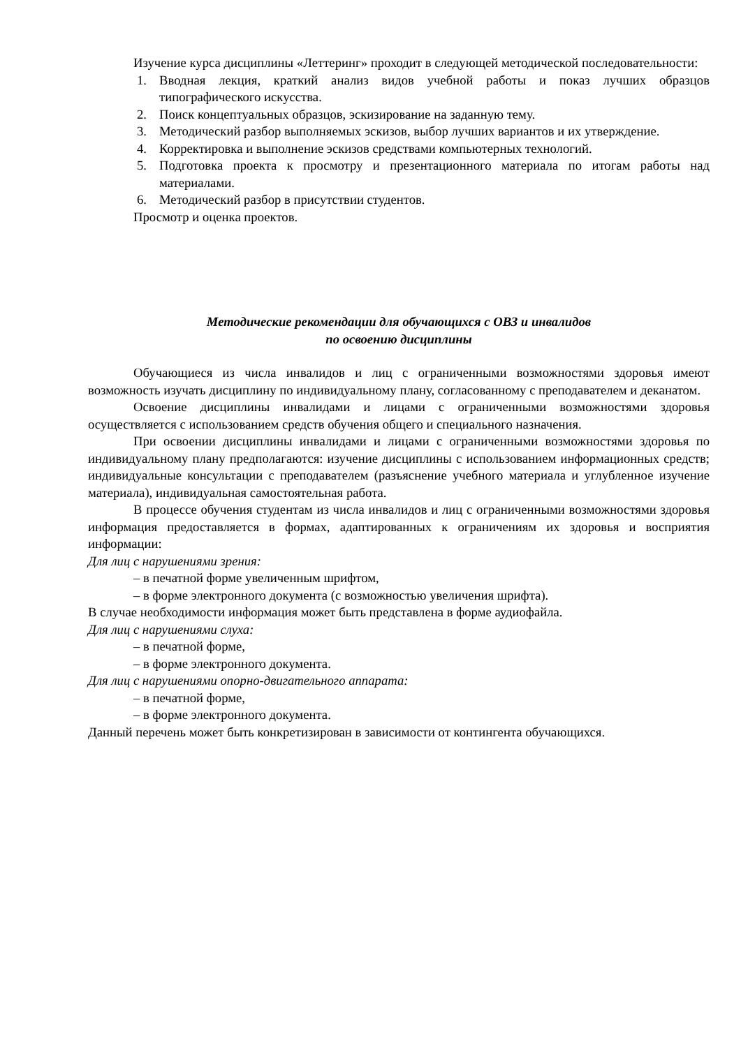Изучение курса дисциплины «Леттеринг» проходит в следующей методической последовательности:
1. Вводная лекция, краткий анализ видов учебной работы и показ лучших образцов типографического искусства.
2. Поиск концептуальных образцов, эскизирование на заданную тему.
3. Методический разбор выполняемых эскизов, выбор лучших вариантов и их утверждение.
4. Корректировка и выполнение эскизов средствами компьютерных технологий.
5. Подготовка проекта к просмотру и презентационного материала по итогам работы над материалами.
6. Методический разбор в присутствии студентов.
Просмотр и оценка проектов.
Методические рекомендации для обучающихся с ОВЗ и инвалидов
по освоению дисциплины
Обучающиеся из числа инвалидов и лиц с ограниченными возможностями здоровья имеют возможность изучать дисциплину по индивидуальному плану, согласованному с преподавателем и деканатом.
Освоение дисциплины инвалидами и лицами с ограниченными возможностями здоровья осуществляется с использованием средств обучения общего и специального назначения.
При освоении дисциплины инвалидами и лицами с ограниченными возможностями здоровья по индивидуальному плану предполагаются: изучение дисциплины с использованием информационных средств; индивидуальные консультации с преподавателем (разъяснение учебного материала и углубленное изучение материала), индивидуальная самостоятельная работа.
В процессе обучения студентам из числа инвалидов и лиц с ограниченными возможностями здоровья информация предоставляется в формах, адаптированных к ограничениям их здоровья и восприятия информации:
Для лиц с нарушениями зрения:
– в печатной форме увеличенным шрифтом,
– в форме электронного документа (с возможностью увеличения шрифта).
В случае необходимости информация может быть представлена в форме аудиофайла.
Для лиц с нарушениями слуха:
– в печатной форме,
– в форме электронного документа.
Для лиц с нарушениями опорно-двигательного аппарата:
– в печатной форме,
– в форме электронного документа.
Данный перечень может быть конкретизирован в зависимости от контингента обучающихся.